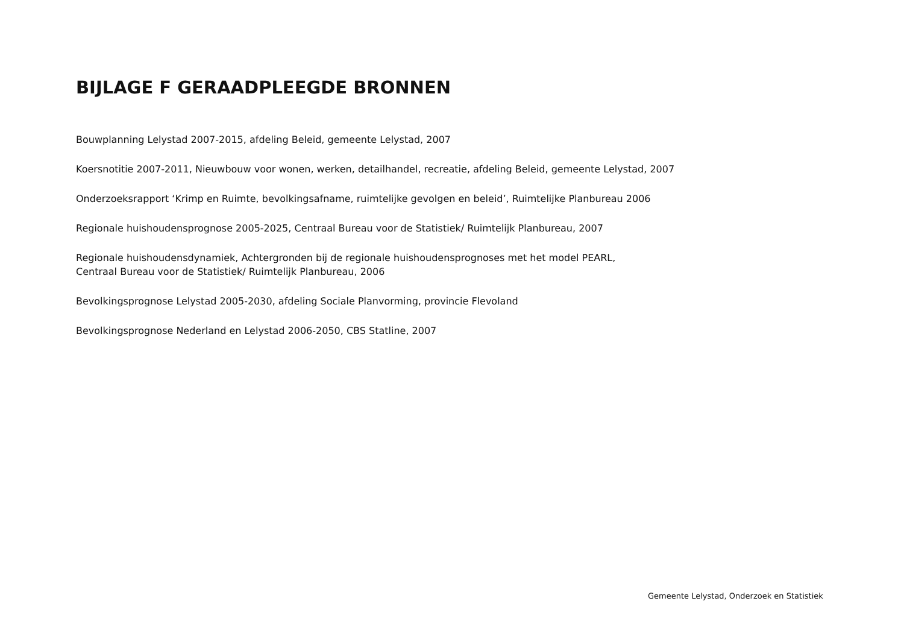BIJLAGE F GERAADPLEEGDE BRONNEN
Bouwplanning Lelystad 2007-2015, afdeling Beleid, gemeente Lelystad, 2007
Koersnotitie 2007-2011, Nieuwbouw voor wonen, werken, detailhandel, recreatie, afdeling Beleid, gemeente Lelystad, 2007
Onderzoeksrapport ‘Krimp en Ruimte, bevolkingsafname, ruimtelijke gevolgen en beleid’, Ruimtelijke Planbureau 2006
Regionale huishoudensprognose 2005-2025, Centraal Bureau voor de Statistiek/ Ruimtelijk Planbureau, 2007
Regionale huishoudensdynamiek, Achtergronden bij de regionale huishoudensprognoses met het model PEARL,
Centraal Bureau voor de Statistiek/ Ruimtelijk Planbureau, 2006
Bevolkingsprognose Lelystad 2005-2030, afdeling Sociale Planvorming, provincie Flevoland
Bevolkingsprognose Nederland en Lelystad 2006-2050, CBS Statline, 2007
Gemeente Lelystad, Onderzoek en Statistiek